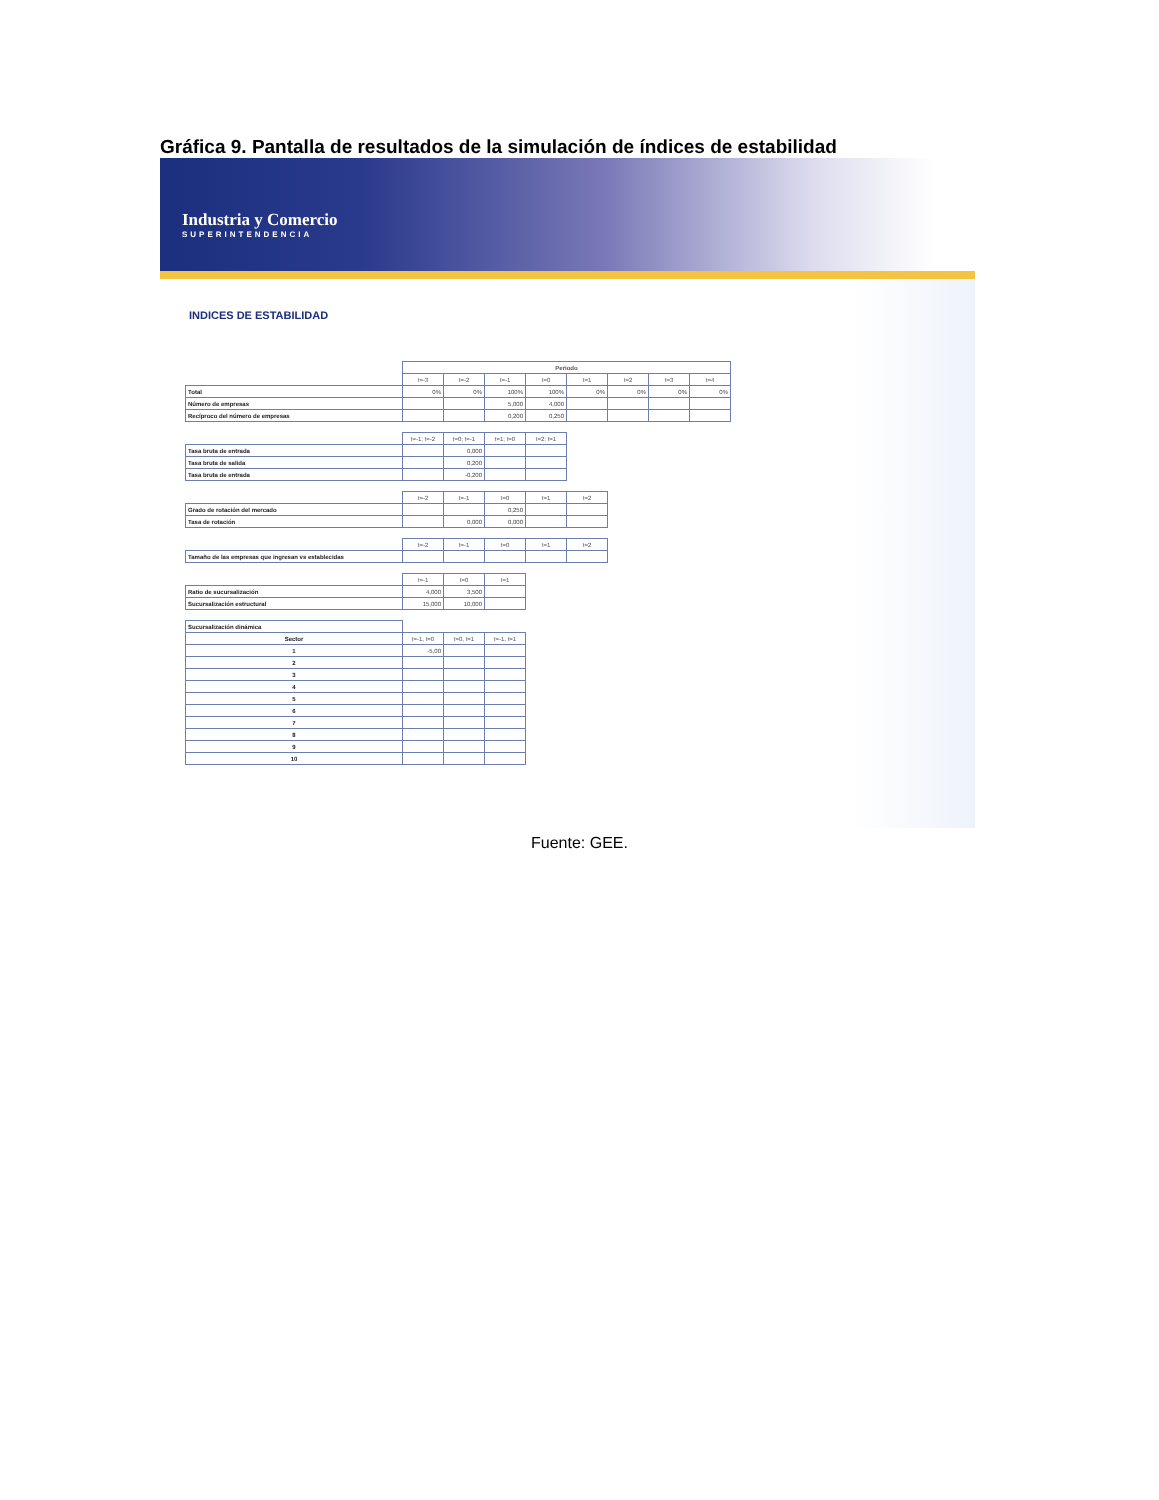Gráfica 9. Pantalla de resultados de la simulación de índices de estabilidad
Industria y Comercio
SUPERINTENDENCIA
INDICES DE ESTABILIDAD
| | Periodo | | | | | | | |
| | t=-3 | t=-2 | t=-1 | t=0 | t=1 | t=2 | t=3 | t=4 |
| Total | 0% | 0% | 100% | 100% | 0% | 0% | 0% | 0% |
| Número de empresas | | | 5,000 | 4,000 | | | | |
| Recíproco del número de empresas | | | 0,200 | 0,250 | | | | |
| | t=-1; t=-2 | t=0; t=-1 | t=1; t=0 | t=2; t=1 |
| Tasa bruta de entrada | | 0,000 | | |
| Tasa bruta de salida | | 0,200 | | |
| Tasa bruta de entrada | | -0,200 | | |
| | t=-2 | t=-1 | t=0 | t=1 | t=2 |
| Grado de rotación del mercado | | | 0,250 | | |
| Tasa de rotación | | 0,000 | 0,000 | | |
| | t=-2 | t=-1 | t=0 | t=1 | t=2 |
| Tamaño de las empresas que ingresan vs establecidas | | | | | |
| | t=-1 | t=0 | t=1 |
| Ratio de sucursalización | 4,000 | 3,500 | |
| Sucursalización estructural | 15,000 | 10,000 | |
| Sucursalización dinámica | | | |
| Sector | t=-1, t=0 | t=0, t=1 | t=-1, t=1 |
| 1 | -5,00 | | |
| 2 | | | |
| 3 | | | |
| 4 | | | |
| 5 | | | |
| 6 | | | |
| 7 | | | |
| 8 | | | |
| 9 | | | |
| 10 | | | |
Fuente: GEE.